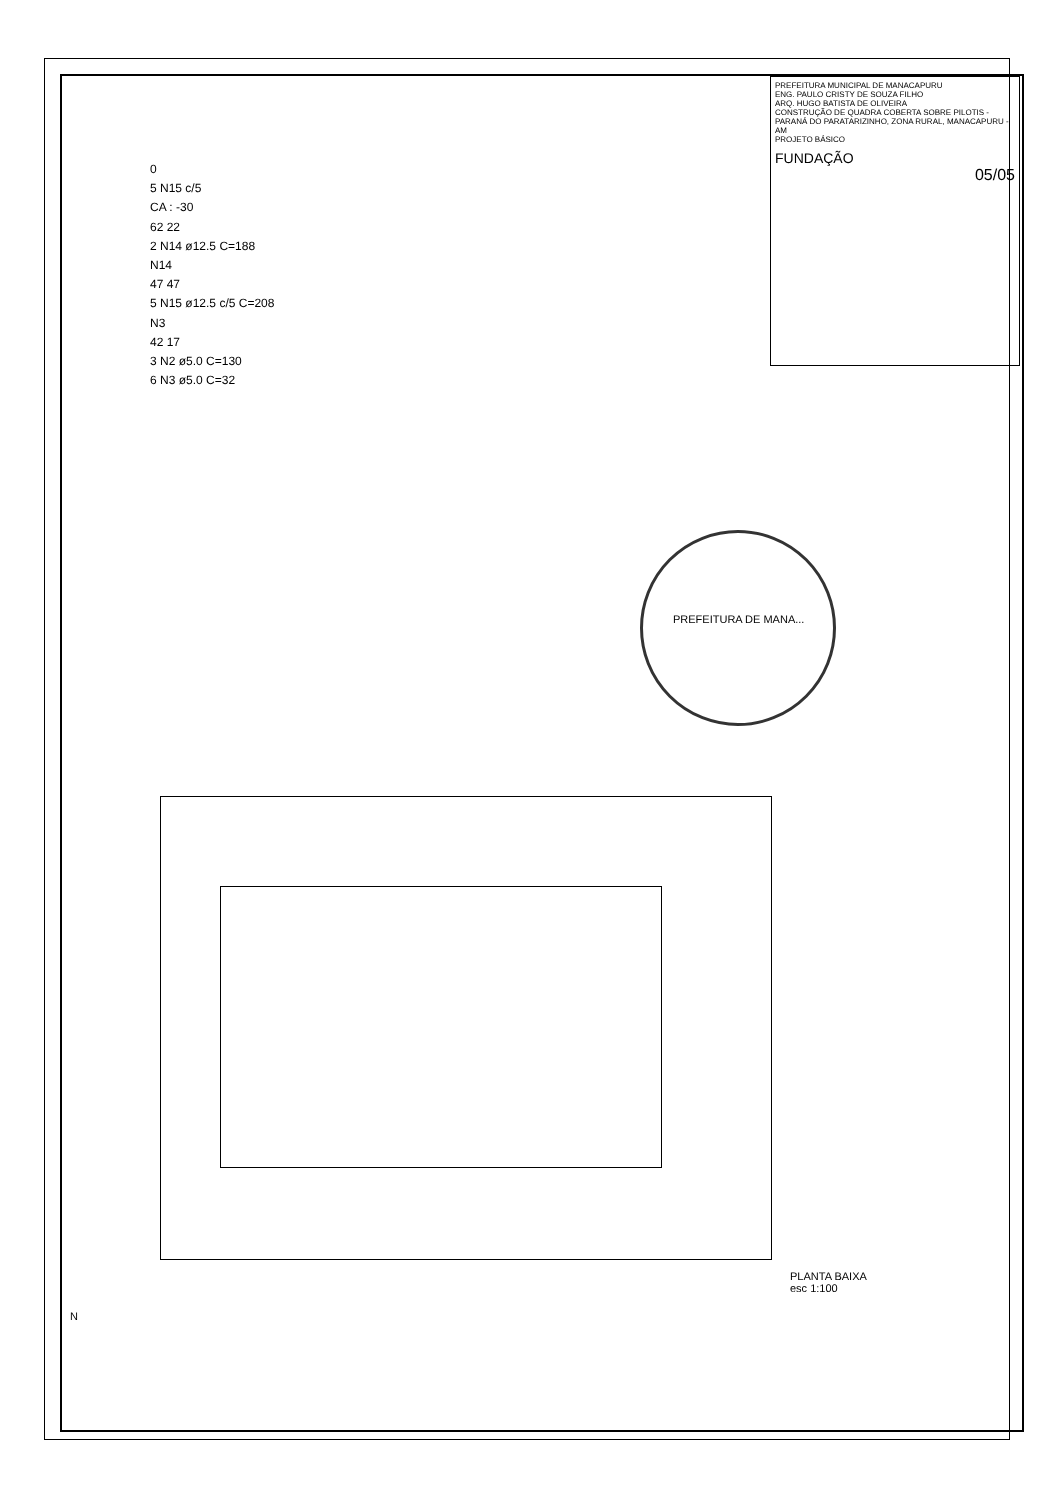0
5 N15 c/5
CA : -30
62 22
2 N14 ø12.5 C=188
N14
47 47
5 N15 ø12.5 c/5 C=208
N3
42 17
3 N2 ø5.0 C=130
6 N3 ø5.0 C=32
PREFEITURA MUNICIPAL DE MANACAPURU
ENG. PAULO CRISTY DE SOUZA FILHO
ARQ. HUGO BATISTA DE OLIVEIRA
CONSTRUÇÃO DE QUADRA COBERTA SOBRE PILOTIS - PARANÁ DO PARATARIZINHO, ZONA RURAL, MANACAPURU - AM
PROJETO BÁSICO
FUNDAÇÃO
05/05
PREFEITURA DE MANA...
PLANTA BAIXA
esc 1:100
N